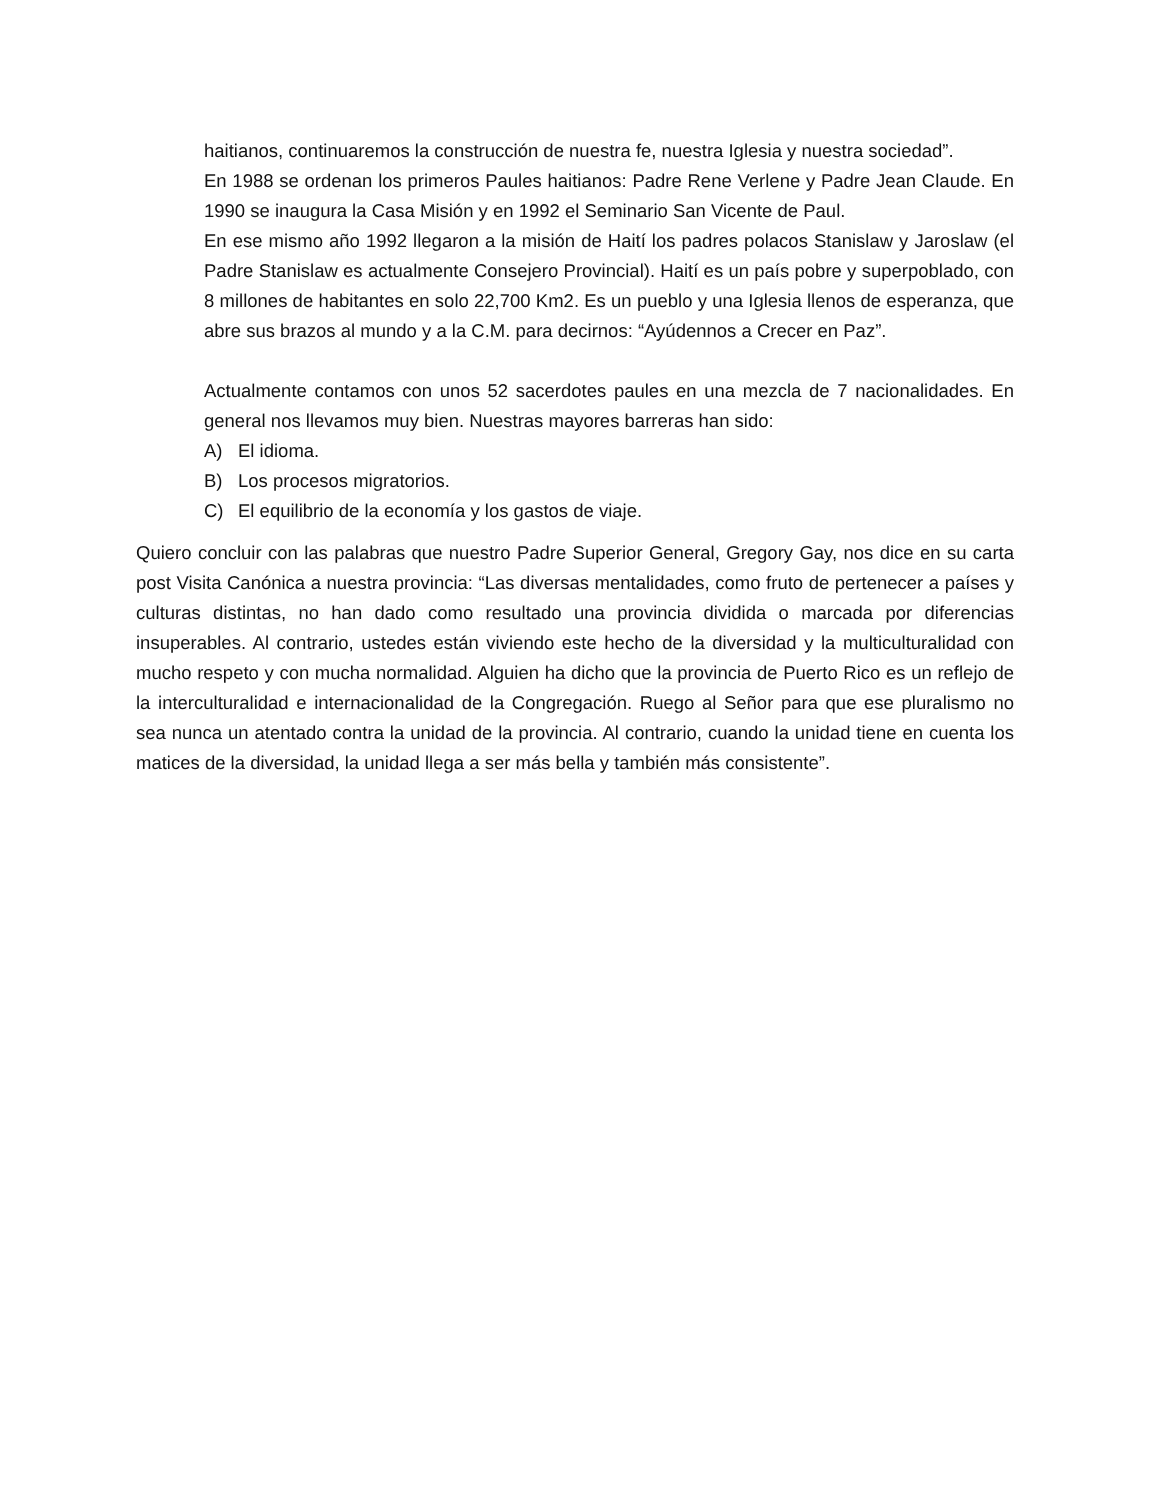haitianos, continuaremos la construcción de nuestra fe, nuestra Iglesia y nuestra sociedad”.
En 1988 se ordenan los primeros Paules haitianos: Padre Rene Verlene y Padre Jean Claude. En 1990 se inaugura la Casa Misión y en 1992 el Seminario San Vicente de Paul.
En ese mismo año 1992 llegaron a la misión de Haití los padres polacos Stanislaw y Jaroslaw (el Padre Stanislaw es actualmente Consejero Provincial). Haití es un país pobre y superpoblado, con 8 millones de habitantes en solo 22,700 Km2. Es un pueblo y una Iglesia llenos de esperanza, que abre sus brazos al mundo y a la C.M. para decirnos: “Ayúdennos a Crecer en Paz”.
Actualmente contamos con unos 52 sacerdotes paules en una mezcla de 7 nacionalidades. En general nos llevamos muy bien. Nuestras mayores barreras han sido:
A) El idioma.
B) Los procesos migratorios.
C) El equilibrio de la economía y los gastos de viaje.
Quiero concluir con las palabras que nuestro Padre Superior General, Gregory Gay, nos dice en su carta post Visita Canónica a nuestra provincia: “Las diversas mentalidades, como fruto de pertenecer a países y culturas distintas, no han dado como resultado una provincia dividida o marcada por diferencias insuperables. Al contrario, ustedes están viviendo este hecho de la diversidad y la multiculturalidad con mucho respeto y con mucha normalidad. Alguien ha dicho que la provincia de Puerto Rico es un reflejo de la interculturalidad e internacionalidad de la Congregación. Ruego al Señor para que ese pluralismo no sea nunca un atentado contra la unidad de la provincia. Al contrario, cuando la unidad tiene en cuenta los matices de la diversidad, la unidad llega a ser más bella y también más consistente”.